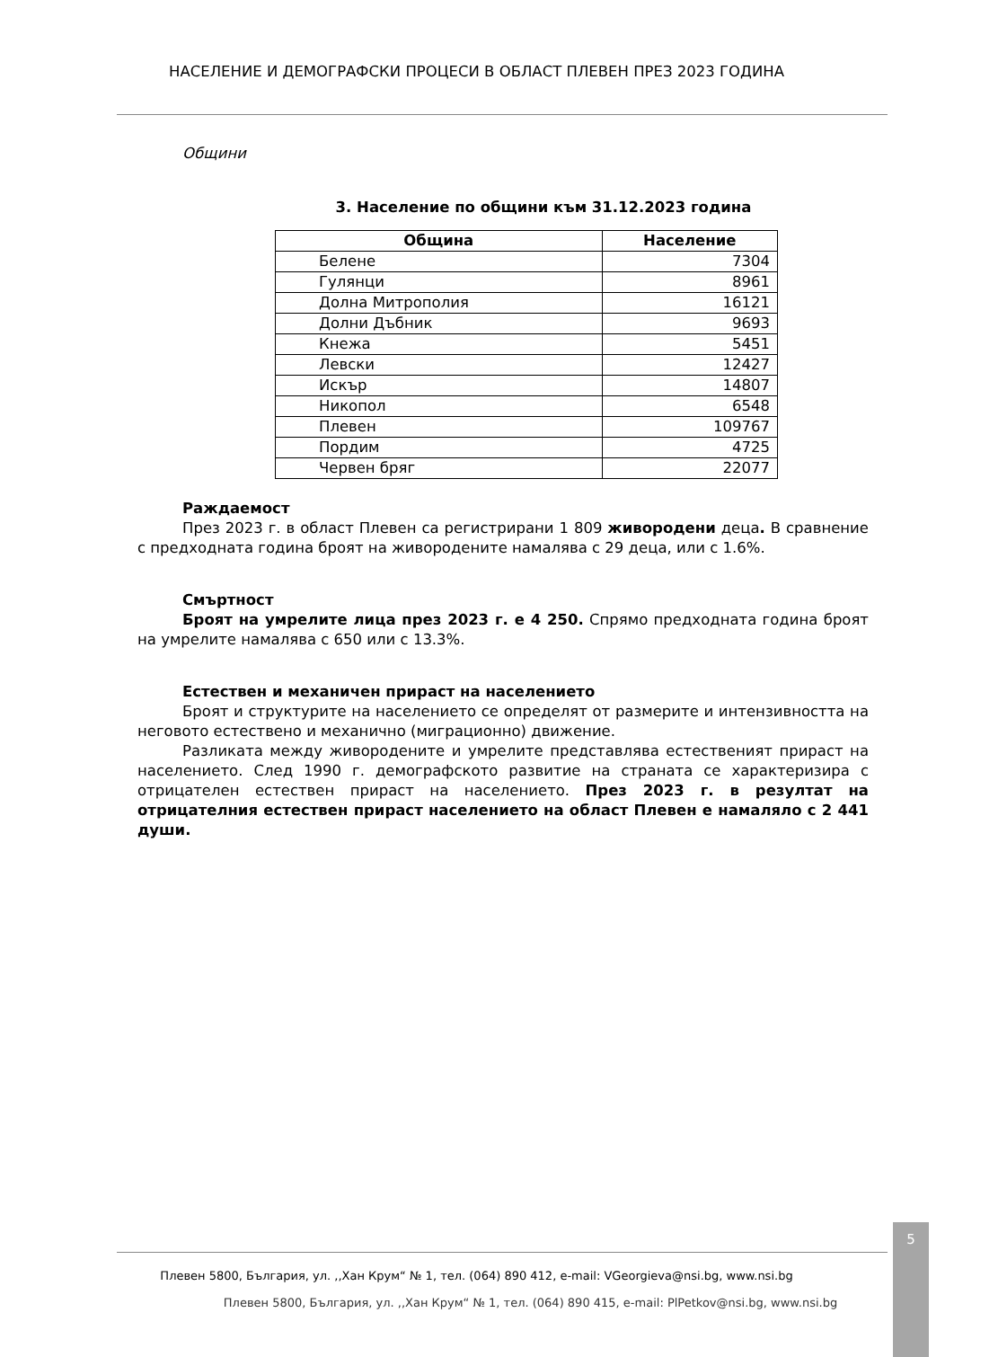НАСЕЛЕНИЕ И ДЕМОГРАФСКИ ПРОЦЕСИ В ОБЛАСТ ПЛЕВЕН ПРЕЗ 2023 ГОДИНА
Общини
3. Население по общини към 31.12.2023 година
| Община | Население |
| --- | --- |
| Белене | 7304 |
| Гулянци | 8961 |
| Долна Митрополия | 16121 |
| Долни Дъбник | 9693 |
| Кнежа | 5451 |
| Левски | 12427 |
| Искър | 14807 |
| Никопол | 6548 |
| Плевен | 109767 |
| Пордим | 4725 |
| Червен бряг | 22077 |
Раждаемост
През 2023 г. в област Плевен са регистрирани 1 809 живородени деца. В сравнение с предходната година броят на живородените намалява с 29 деца, или с 1.6%.
Смъртност
Броят на умрелите лица през 2023 г. е 4 250. Спрямо предходната година броят на умрелите намалява с 650 или с 13.3%.
Естествен и механичен прираст на населението
Броят и структурите на населението се определят от размерите и интензивността на неговото естествено и механично (миграционно) движение.
Разликата между живородените и умрелите представлява естественият прираст на населението. След 1990 г. демографското развитие на страната се характеризира с отрицателен естествен прираст на населението. През 2023 г. в резултат на отрицателния естествен прираст населението на област Плевен е намаляло с 2 441 души.
5
Плевен 5800, България, ул. ,,Хан Крум“ № 1, тел. (064) 890 412, e-mail: VGeorgieva@nsi.bg, www.nsi.bg
Плевен 5800, България, ул. ,,Хан Крум“ № 1, тел. (064) 890 415, e-mail: PlPetkov@nsi.bg, www.nsi.bg